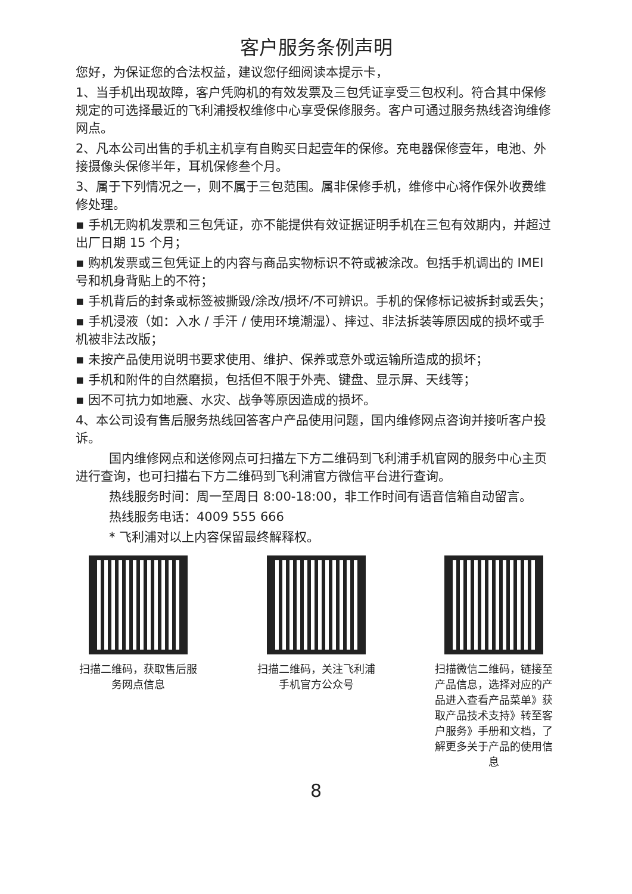客户服务条例声明
您好，为保证您的合法权益，建议您仔细阅读本提示卡，
1、当手机出现故障，客户凭购机的有效发票及三包凭证享受三包权利。符合其中保修规定的可选择最近的飞利浦授权维修中心享受保修服务。客户可通过服务热线咨询维修网点。
2、凡本公司出售的手机主机享有自购买日起壹年的保修。充电器保修壹年，电池、外接摄像头保修半年，耳机保修叁个月。
3、属于下列情况之一，则不属于三包范围。属非保修手机，维修中心将作保外收费维修处理。
▪ 手机无购机发票和三包凭证，亦不能提供有效证据证明手机在三包有效期内，并超过出厂日期 15 个月；
▪ 购机发票或三包凭证上的内容与商品实物标识不符或被涂改。包括手机调出的 IMEI 号和机身背贴上的不符；
▪ 手机背后的封条或标签被撕毁/涂改/损坏/不可辨识。手机的保修标记被拆封或丢失；
▪ 手机浸液（如：入水 / 手汗 / 使用环境潮湿）、摔过、非法拆装等原因成的损坏或手机被非法改版；
▪ 未按产品使用说明书要求使用、维护、保养或意外或运输所造成的损坏；
▪ 手机和附件的自然磨损，包括但不限于外壳、键盘、显示屏、天线等；
▪ 因不可抗力如地震、水灾、战争等原因造成的损坏。
4、本公司设有售后服务热线回答客户产品使用问题，国内维修网点咨询并接听客户投诉。
国内维修网点和送修网点可扫描左下方二维码到飞利浦手机官网的服务中心主页进行查询，也可扫描右下方二维码到飞利浦官方微信平台进行查询。
热线服务时间：周一至周日 8:00-18:00，非工作时间有语音信箱自动留言。
热线服务电话：4009 555 666
* 飞利浦对以上内容保留最终解释权。
扫描二维码，获取售后服务网点信息
扫描二维码，关注飞利浦手机官方公众号
扫描微信二维码，链接至产品信息，选择对应的产品进入查看产品菜单》获取产品技术支持》转至客户服务》手册和文档，了解更多关于产品的使用信息
8